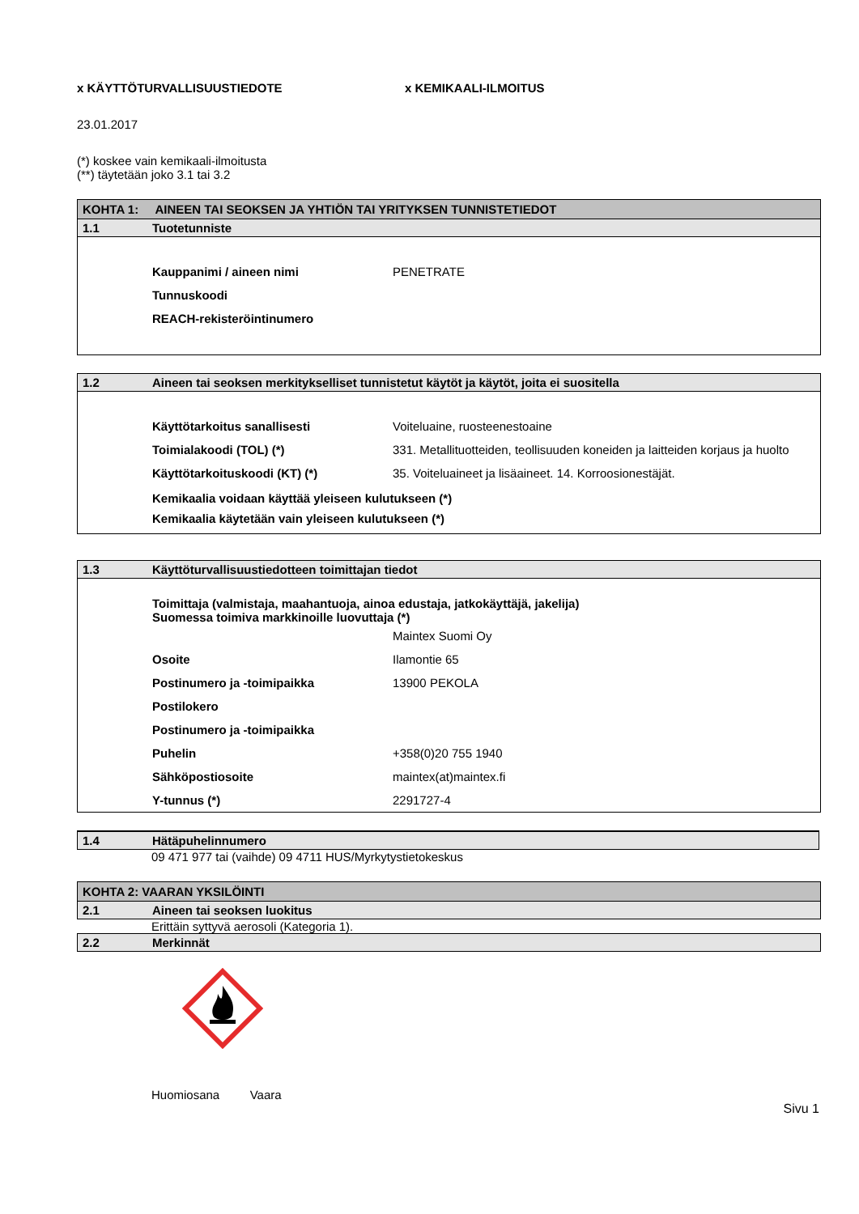x KÄYTTÖTURVALLISUUSTIEDOTE x KEMIKAALI-ILMOITUS
23.01.2017
(*) koskee vain kemikaali-ilmoitusta
(**) täytetään joko 3.1 tai 3.2
KOHTA 1: AINEEN TAI SEOKSEN JA YHTIÖN TAI YRITYKSEN TUNNISTETIEDOT
1.1 Tuotetunniste
| Kauppanimi / aineen nimi | PENETRATE |
| Tunnuskoodi | |
| REACH-rekisteröintinumero | |
1.2 Aineen tai seoksen merkitykselliset tunnistetut käytöt ja käytöt, joita ei suositella
| Käyttötarkoitus sanallisesti | Voiteluaine, ruosteenestoaine |
| Toimialakoodi (TOL) (*) | 331. Metallituotteiden, teollisuuden koneiden ja laitteiden korjaus ja huolto |
| Käyttötarkoituskoodi (KT) (*) | 35. Voiteluaineet ja lisäaineet. 14. Korroosionestäjät. |
Kemikaalia voidaan käyttää yleiseen kulutukseen (*)
Kemikaalia käytetään vain yleiseen kulutukseen (*)
1.3 Käyttöturvallisuustiedotteen toimittajan tiedot
Toimittaja (valmistaja, maahantuoja, ainoa edustaja, jatkokäyttäjä, jakelija)
Suomessa toimiva markkinoille luovuttaja (*)
| | Maintex Suomi Oy |
| Osoite | Ilamontie 65 |
| Postinumero ja -toimipaikka | 13900 PEKOLA |
| Postilokero | |
| Postinumero ja -toimipaikka | |
| Puhelin | +358(0)20 755 1940 |
| Sähköpostiosoite | maintex(at)maintex.fi |
| Y-tunnus (*) | 2291727-4 |
1.4 Hätäpuhelinnumero
09 471 977 tai (vaihde) 09 4711 HUS/Myrkytystietokeskus
KOHTA 2: VAARAN YKSILÖINTI
2.1 Aineen tai seoksen luokitus
Erittäin syttyvä aerosoli (Kategoria 1).
2.2 Merkinnät
Huomiosana Vaara
Sivu 1